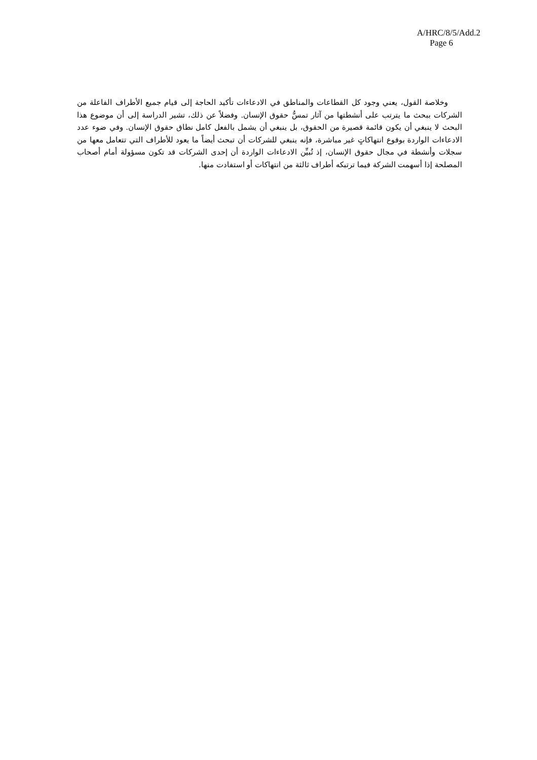A/HRC/8/5/Add.2
Page 6
وخلاصة القول، يعني وجود كل القطاعات والمناطق في الادعاءات تأكيد الحاجة إلى قيام جميع الأطراف الفاعلة من الشركات ببحث ما يترتب على أنشطتها من آثار تمسُّ حقوق الإنسان. وفضلاً عن ذلك، تشير الدراسة إلى أن موضوع هذا البحث لا ينبغي أن يكون قائمة قصيرة من الحقوق، بل ينبغي أن يشمل بالفعل كامل نطاق حقوق الإنسان. وفي ضوء عدد الادعاءات الواردة بوقوع انتهاكاتٍ غير مباشرة، فإنه ينبغي للشركات أن تبحث أيضاً ما يعود للأطراف التي تتعامل معها من سجلات وأنشطة في مجال حقوق الإنسان، إذ تُبيِّن الادعاءات الواردة أن إحدى الشركات قد تكون مسؤولة أمام أصحاب المصلحة إذا أسهمت الشركة فيما ترتبكه أطراف ثالثة من انتهاكات أو استفادت منها.